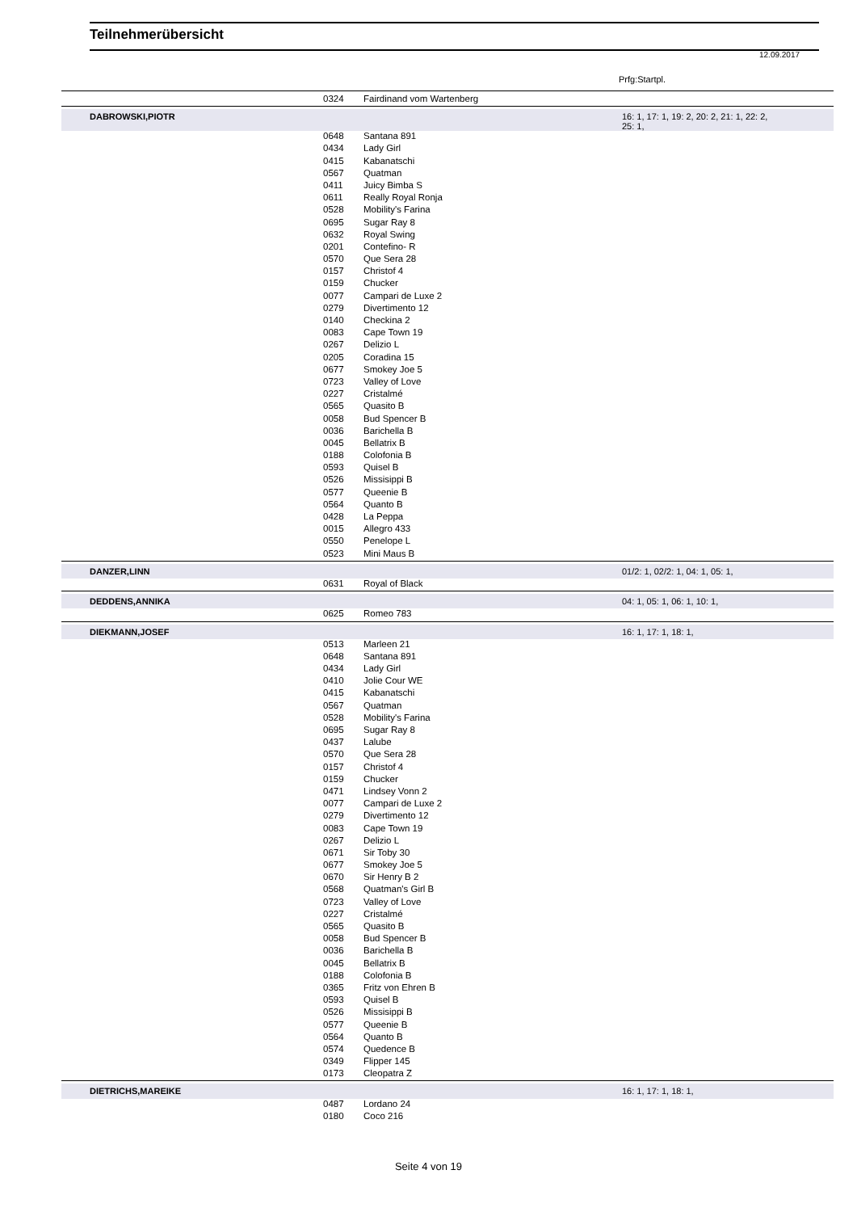Teilnehmerübersicht
12.09.2017
Prfg:Startpl.
| | 0324 | Fairdinand vom Wartenberg | |
| DABROWSKI,PIOTR | | | 16: 1, 17: 1, 19: 2, 20: 2, 21: 1, 22: 2, 25: 1, |
| | 0648 | Santana 891 | |
| | 0434 | Lady Girl | |
| | 0415 | Kabanatschi | |
| | 0567 | Quatman | |
| | 0411 | Juicy Bimba S | |
| | 0611 | Really Royal Ronja | |
| | 0528 | Mobility's Farina | |
| | 0695 | Sugar Ray 8 | |
| | 0632 | Royal Swing | |
| | 0201 | Contefino- R | |
| | 0570 | Que Sera 28 | |
| | 0157 | Christof 4 | |
| | 0159 | Chucker | |
| | 0077 | Campari de Luxe 2 | |
| | 0279 | Divertimento 12 | |
| | 0140 | Checkina 2 | |
| | 0083 | Cape Town 19 | |
| | 0267 | Delizio L | |
| | 0205 | Coradina 15 | |
| | 0677 | Smokey Joe 5 | |
| | 0723 | Valley of Love | |
| | 0227 | Cristalmé | |
| | 0565 | Quasito B | |
| | 0058 | Bud Spencer B | |
| | 0036 | Barichella B | |
| | 0045 | Bellatrix B | |
| | 0188 | Colofonia B | |
| | 0593 | Quisel B | |
| | 0526 | Missisippi B | |
| | 0577 | Queenie B | |
| | 0564 | Quanto B | |
| | 0428 | La Peppa | |
| | 0015 | Allegro 433 | |
| | 0550 | Penelope L | |
| | 0523 | Mini Maus B | |
| DANZER,LINN | | | 01/2: 1, 02/2: 1, 04: 1, 05: 1, |
| | 0631 | Royal of Black | |
| DEDDENS,ANNIKA | | | 04: 1, 05: 1, 06: 1, 10: 1, |
| | 0625 | Romeo 783 | |
| DIEKMANN,JOSEF | | | 16: 1, 17: 1, 18: 1, |
| | 0513 | Marleen 21 | |
| | 0648 | Santana 891 | |
| | 0434 | Lady Girl | |
| | 0410 | Jolie Cour WE | |
| | 0415 | Kabanatschi | |
| | 0567 | Quatman | |
| | 0528 | Mobility's Farina | |
| | 0695 | Sugar Ray 8 | |
| | 0437 | Lalube | |
| | 0570 | Que Sera 28 | |
| | 0157 | Christof 4 | |
| | 0159 | Chucker | |
| | 0471 | Lindsey Vonn 2 | |
| | 0077 | Campari de Luxe 2 | |
| | 0279 | Divertimento 12 | |
| | 0083 | Cape Town 19 | |
| | 0267 | Delizio L | |
| | 0671 | Sir Toby 30 | |
| | 0677 | Smokey Joe 5 | |
| | 0670 | Sir Henry B 2 | |
| | 0568 | Quatman's Girl B | |
| | 0723 | Valley of Love | |
| | 0227 | Cristalmé | |
| | 0565 | Quasito B | |
| | 0058 | Bud Spencer B | |
| | 0036 | Barichella B | |
| | 0045 | Bellatrix B | |
| | 0188 | Colofonia B | |
| | 0365 | Fritz von Ehren B | |
| | 0593 | Quisel B | |
| | 0526 | Missisippi B | |
| | 0577 | Queenie B | |
| | 0564 | Quanto B | |
| | 0574 | Quedence B | |
| | 0349 | Flipper 145 | |
| | 0173 | Cleopatra Z | |
| DIETRICHS,MAREIKE | | | 16: 1, 17: 1, 18: 1, |
| | 0487 | Lordano 24 | |
| | 0180 | Coco 216 | |
Seite 4 von 19